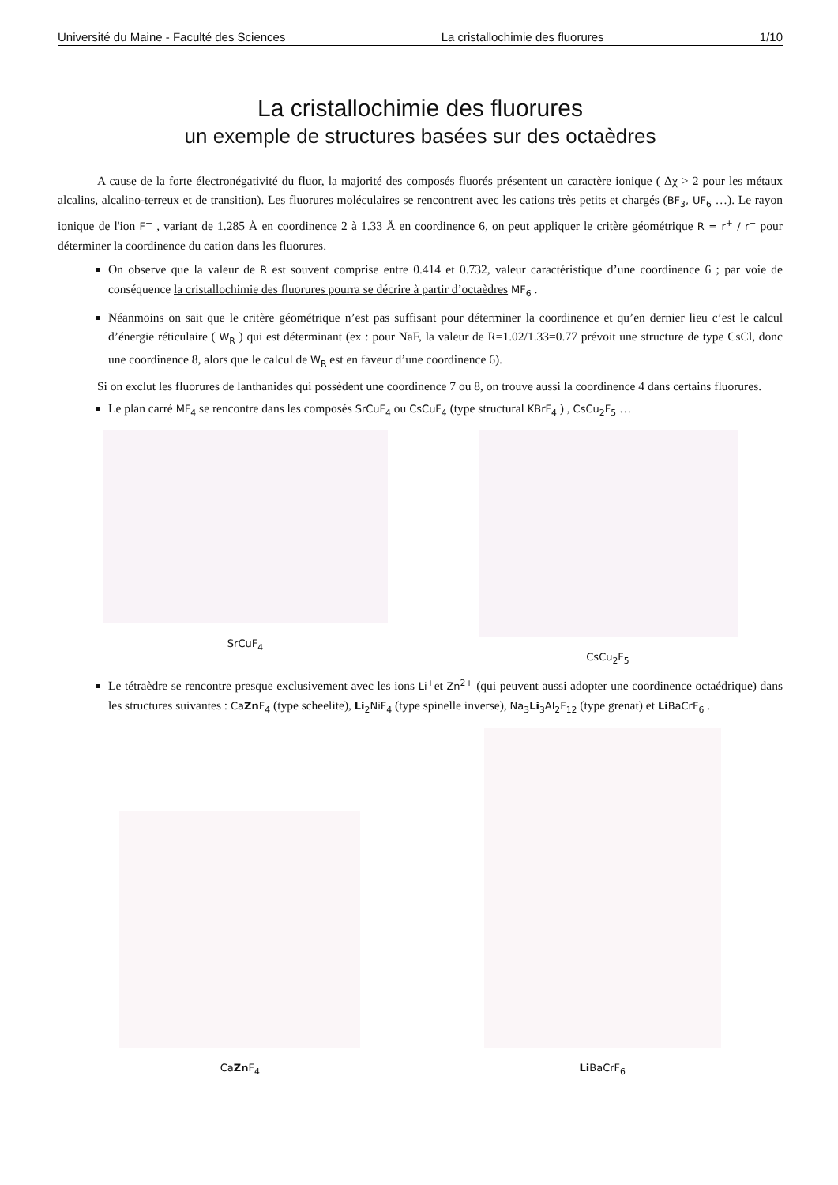Université du Maine - Faculté des Sciences La cristallochimie des fluorures 1/10
La cristallochimie des fluorures
un exemple de structures basées sur des octaèdres
A cause de la forte électronégativité du fluor, la majorité des composés fluorés présentent un caractère ionique ( Δχ > 2 pour les métaux alcalins, alcalino-terreux et de transition). Les fluorures moléculaires se rencontrent avec les cations très petits et chargés (BF<sub>3</sub>, UF<sub>6</sub> …). Le rayon ionique de l'ion F<sup>−</sup> , variant de 1.285 Å en coordinence 2 à 1.33 Å en coordinence 6, on peut appliquer le critère géométrique R = r<sup>+</sup> / r<sup>−</sup> pour déterminer la coordinence du cation dans les fluorures.
On observe que la valeur de R est souvent comprise entre 0.414 et 0.732, valeur caractéristique d’une coordinence 6 ; par voie de conséquence la cristallochimie des fluorures pourra se décrire à partir d’octaèdres MF<sub>6</sub> .
Néanmoins on sait que le critère géométrique n’est pas suffisant pour déterminer la coordinence et qu’en dernier lieu c’est le calcul d’énergie réticulaire ( W<sub>R</sub> ) qui est déterminant (ex : pour NaF, la valeur de R=1.02/1.33=0.77 prévoit une structure de type CsCl, donc une coordinence 8, alors que le calcul de W<sub>R</sub> est en faveur d’une coordinence 6).
Si on exclut les fluorures de lanthanides qui possèdent une coordinence 7 ou 8, on trouve aussi la coordinence 4 dans certains fluorures.
Le plan carré MF<sub>4</sub> se rencontre dans les composés SrCuF<sub>4</sub> ou CsCuF<sub>4</sub> (type structural KBrF<sub>4</sub> ) , CsCu<sub>2</sub>F<sub>5</sub> …
SrCuF<sub>4</sub> CsCu<sub>2</sub>F<sub>5</sub>
Le tétraèdre se rencontre presque exclusivement avec les ions Li<sup>+</sup>et Zn<sup>2+</sup> (qui peuvent aussi adopter une coordinence octaédrique) dans les structures suivantes : CaZn F<sub>4</sub> (type scheelite), Li<sub>2</sub>NiF<sub>4</sub> (type spinelle inverse), Na<sub>3</sub>Li<sub>3</sub>Al<sub>2</sub>F<sub>12</sub> (type grenat) et Li BaCrF<sub>6</sub> .
CaZn F<sub>4</sub>
Li BaCrF<sub>6</sub>